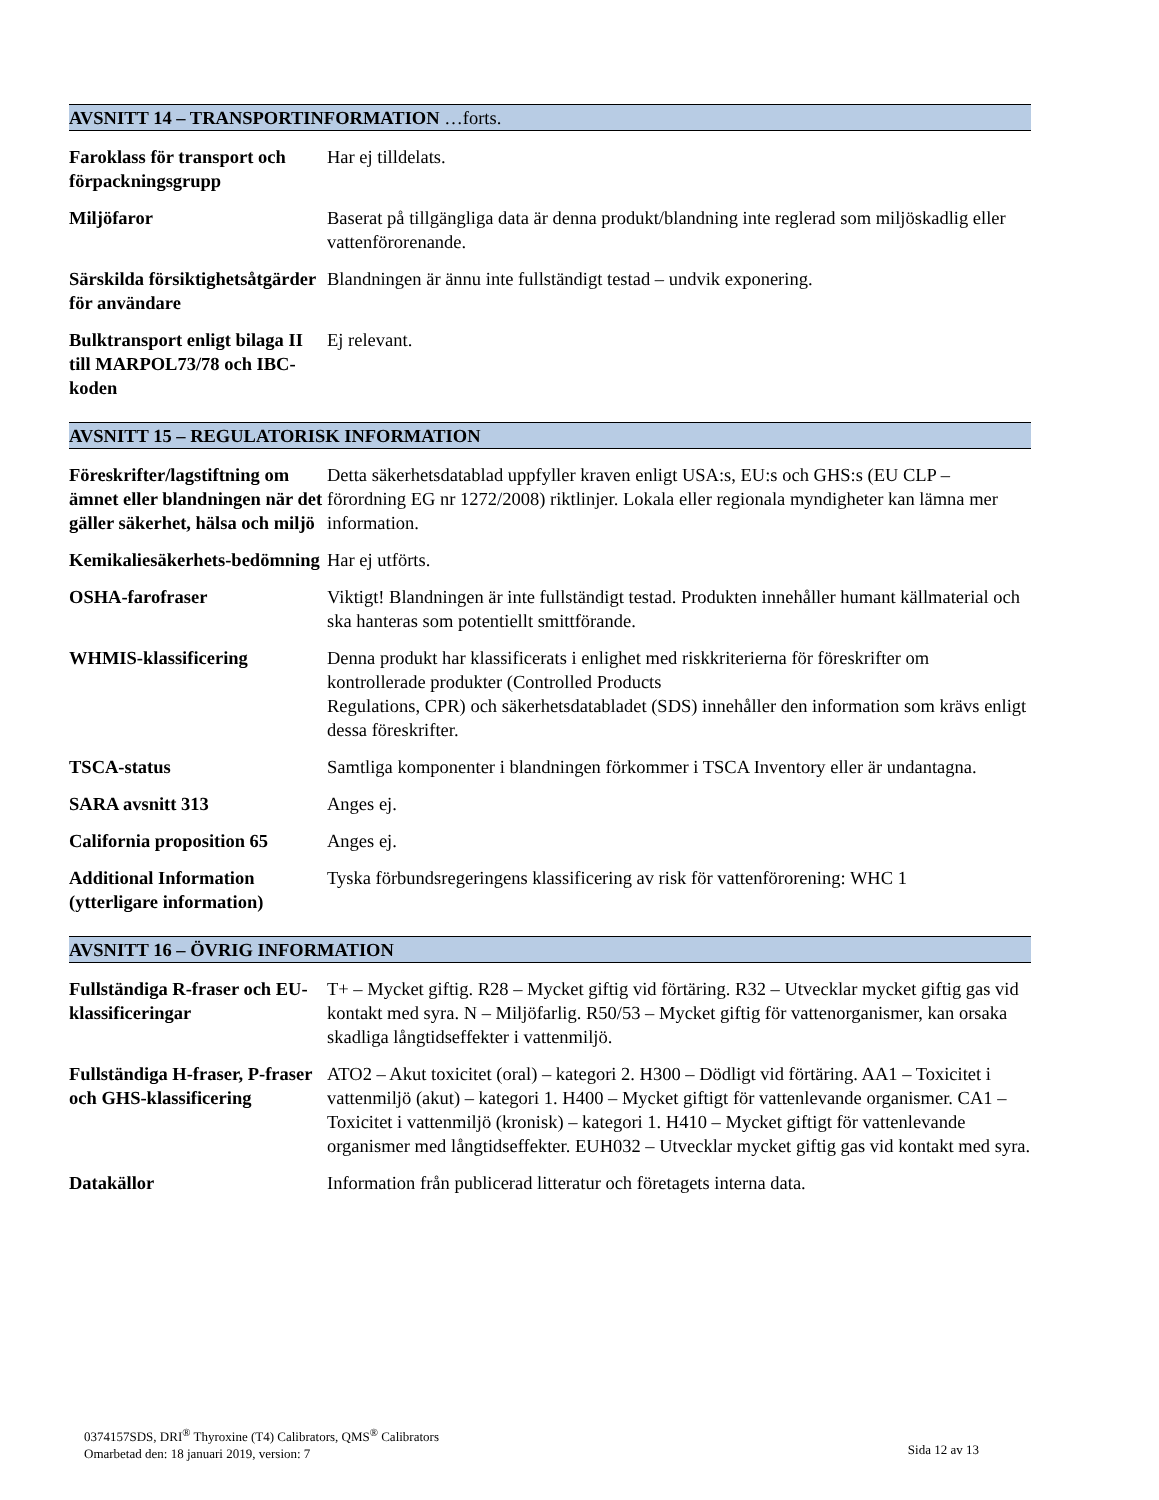AVSNITT 14 – TRANSPORTINFORMATION …forts.
Faroklass för transport och förpackningsgrupp
Har ej tilldelats.
Miljöfaror Baserat på tillgängliga data är denna produkt/blandning inte reglerad som miljöskadlig eller vattenförorenande.
Särskilda försiktighetsåtgärder för användare
Blandningen är ännu inte fullständigt testad – undvik exponering.
Bulktransport enligt bilaga II till MARPOL73/78 och IBC-koden
Ej relevant.
AVSNITT 15 – REGULATORISK INFORMATION
Föreskrifter/lagstiftning om ämnet eller blandningen när det gäller säkerhet, hälsa och miljö
Detta säkerhetsdatablad uppfyller kraven enligt USA:s, EU:s och GHS:s (EU CLP – förordning EG nr 1272/2008) riktlinjer. Lokala eller regionala myndigheter kan lämna mer information.
Kemikaliesäkerhets-bedömning
Har ej utförts.
OSHA-farofraser Viktigt! Blandningen är inte fullständigt testad. Produkten innehåller humant källmaterial och ska hanteras som potentiellt smittförande.
WHMIS-klassificering Denna produkt har klassificerats i enlighet med riskkriterierna för föreskrifter om kontrollerade produkter (Controlled Products
Regulations, CPR) och säkerhetsdatabladet (SDS) innehåller den information som krävs enligt dessa föreskrifter.
TSCA-status Samtliga komponenter i blandningen förkommer i TSCA Inventory eller är undantagna.
SARA avsnitt 313 Anges ej.
California proposition 65
Anges ej.
Additional Information (ytterligare information)
Tyska förbundsregeringens klassificering av risk för vattenförorening: WHC 1
AVSNITT 16 – ÖVRIG INFORMATION
Fullständiga R-fraser och EU-klassificeringar
T+ – Mycket giftig. R28 – Mycket giftig vid förtäring. R32 – Utvecklar mycket giftig gas vid kontakt med syra. N – Miljöfarlig. R50/53 – Mycket giftig för vattenorganismer, kan orsaka skadliga långtidseffekter i vattenmiljö.
Fullständiga H-fraser, P-fraser och GHS-klassificering
ATO2 – Akut toxicitet (oral) – kategori 2. H300 – Dödligt vid förtäring. AA1 – Toxicitet i vattenmiljö (akut) – kategori 1. H400 – Mycket giftigt för vattenlevande organismer. CA1 – Toxicitet i vattenmiljö (kronisk) – kategori 1. H410 – Mycket giftigt för vattenlevande organismer med långtidseffekter. EUH032 – Utvecklar mycket giftig gas vid kontakt med syra.
Datakällor Information från publicerad litteratur och företagets interna data.
0374157SDS, DRI<sup>®</sup> Thyroxine (T4) Calibrators, QMS<sup>®</sup> Calibrators
Omarbetad den: 18 januari 2019, version: 7
Sida 12 av 13